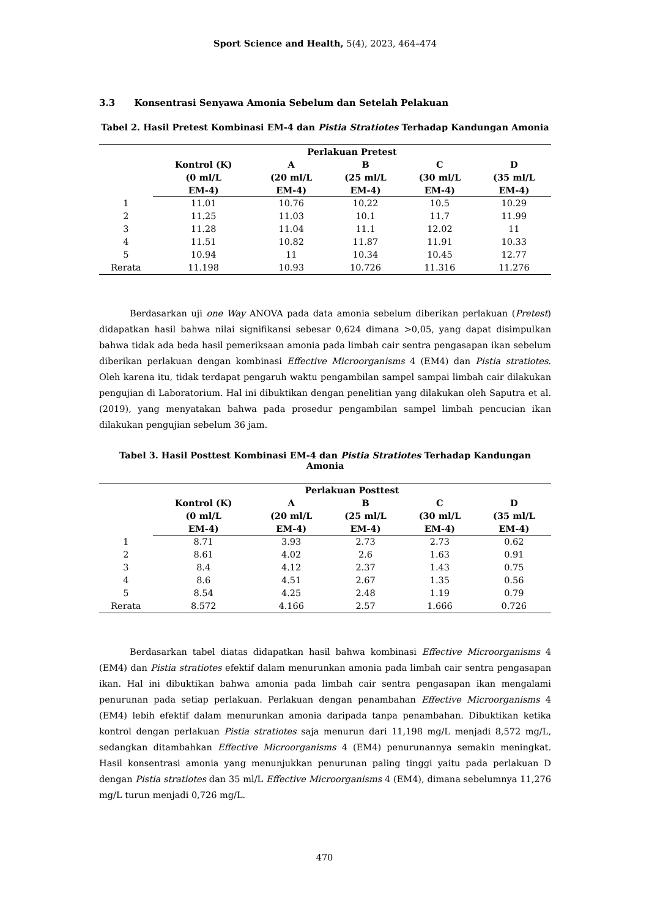Sport Science and Health, 5(4), 2023, 464–474
3.3 Konsentrasi Senyawa Amonia Sebelum dan Setelah Pelakuan
Tabel 2. Hasil Pretest Kombinasi EM-4 dan Pistia Stratiotes Terhadap Kandungan Amonia
| | Perlakuan Pretest | | | | |
| --- | --- | --- | --- | --- | --- |
| | Kontrol (K) (0 ml/L EM-4) | A (20 ml/L EM-4) | B (25 ml/L EM-4) | C (30 ml/L EM-4) | D (35 ml/L EM-4) |
| 1 | 11.01 | 10.76 | 10.22 | 10.5 | 10.29 |
| 2 | 11.25 | 11.03 | 10.1 | 11.7 | 11.99 |
| 3 | 11.28 | 11.04 | 11.1 | 12.02 | 11 |
| 4 | 11.51 | 10.82 | 11.87 | 11.91 | 10.33 |
| 5 | 10.94 | 11 | 10.34 | 10.45 | 12.77 |
| Rerata | 11.198 | 10.93 | 10.726 | 11.316 | 11.276 |
Berdasarkan uji one Way ANOVA pada data amonia sebelum diberikan perlakuan (Pretest) didapatkan hasil bahwa nilai signifikansi sebesar 0,624 dimana >0,05, yang dapat disimpulkan bahwa tidak ada beda hasil pemeriksaan amonia pada limbah cair sentra pengasapan ikan sebelum diberikan perlakuan dengan kombinasi Effective Microorganisms 4 (EM4) dan Pistia stratiotes. Oleh karena itu, tidak terdapat pengaruh waktu pengambilan sampel sampai limbah cair dilakukan pengujian di Laboratorium. Hal ini dibuktikan dengan penelitian yang dilakukan oleh Saputra et al. (2019), yang menyatakan bahwa pada prosedur pengambilan sampel limbah pencucian ikan dilakukan pengujian sebelum 36 jam.
Tabel 3. Hasil Posttest Kombinasi EM-4 dan Pistia Stratiotes Terhadap Kandungan Amonia
| | Perlakuan Posttest | | | | |
| --- | --- | --- | --- | --- | --- |
| | Kontrol (K) (0 ml/L EM-4) | A (20 ml/L EM-4) | B (25 ml/L EM-4) | C (30 ml/L EM-4) | D (35 ml/L EM-4) |
| 1 | 8.71 | 3.93 | 2.73 | 2.73 | 0.62 |
| 2 | 8.61 | 4.02 | 2.6 | 1.63 | 0.91 |
| 3 | 8.4 | 4.12 | 2.37 | 1.43 | 0.75 |
| 4 | 8.6 | 4.51 | 2.67 | 1.35 | 0.56 |
| 5 | 8.54 | 4.25 | 2.48 | 1.19 | 0.79 |
| Rerata | 8.572 | 4.166 | 2.57 | 1.666 | 0.726 |
Berdasarkan tabel diatas didapatkan hasil bahwa kombinasi Effective Microorganisms 4 (EM4) dan Pistia stratiotes efektif dalam menurunkan amonia pada limbah cair sentra pengasapan ikan. Hal ini dibuktikan bahwa amonia pada limbah cair sentra pengasapan ikan mengalami penurunan pada setiap perlakuan. Perlakuan dengan penambahan Effective Microorganisms 4 (EM4) lebih efektif dalam menurunkan amonia daripada tanpa penambahan. Dibuktikan ketika kontrol dengan perlakuan Pistia stratiotes saja menurun dari 11,198 mg/L menjadi 8,572 mg/L, sedangkan ditambahkan Effective Microorganisms 4 (EM4) penurunannya semakin meningkat. Hasil konsentrasi amonia yang menunjukkan penurunan paling tinggi yaitu pada perlakuan D dengan Pistia stratiotes dan 35 ml/L Effective Microorganisms 4 (EM4), dimana sebelumnya 11,276 mg/L turun menjadi 0,726 mg/L.
470